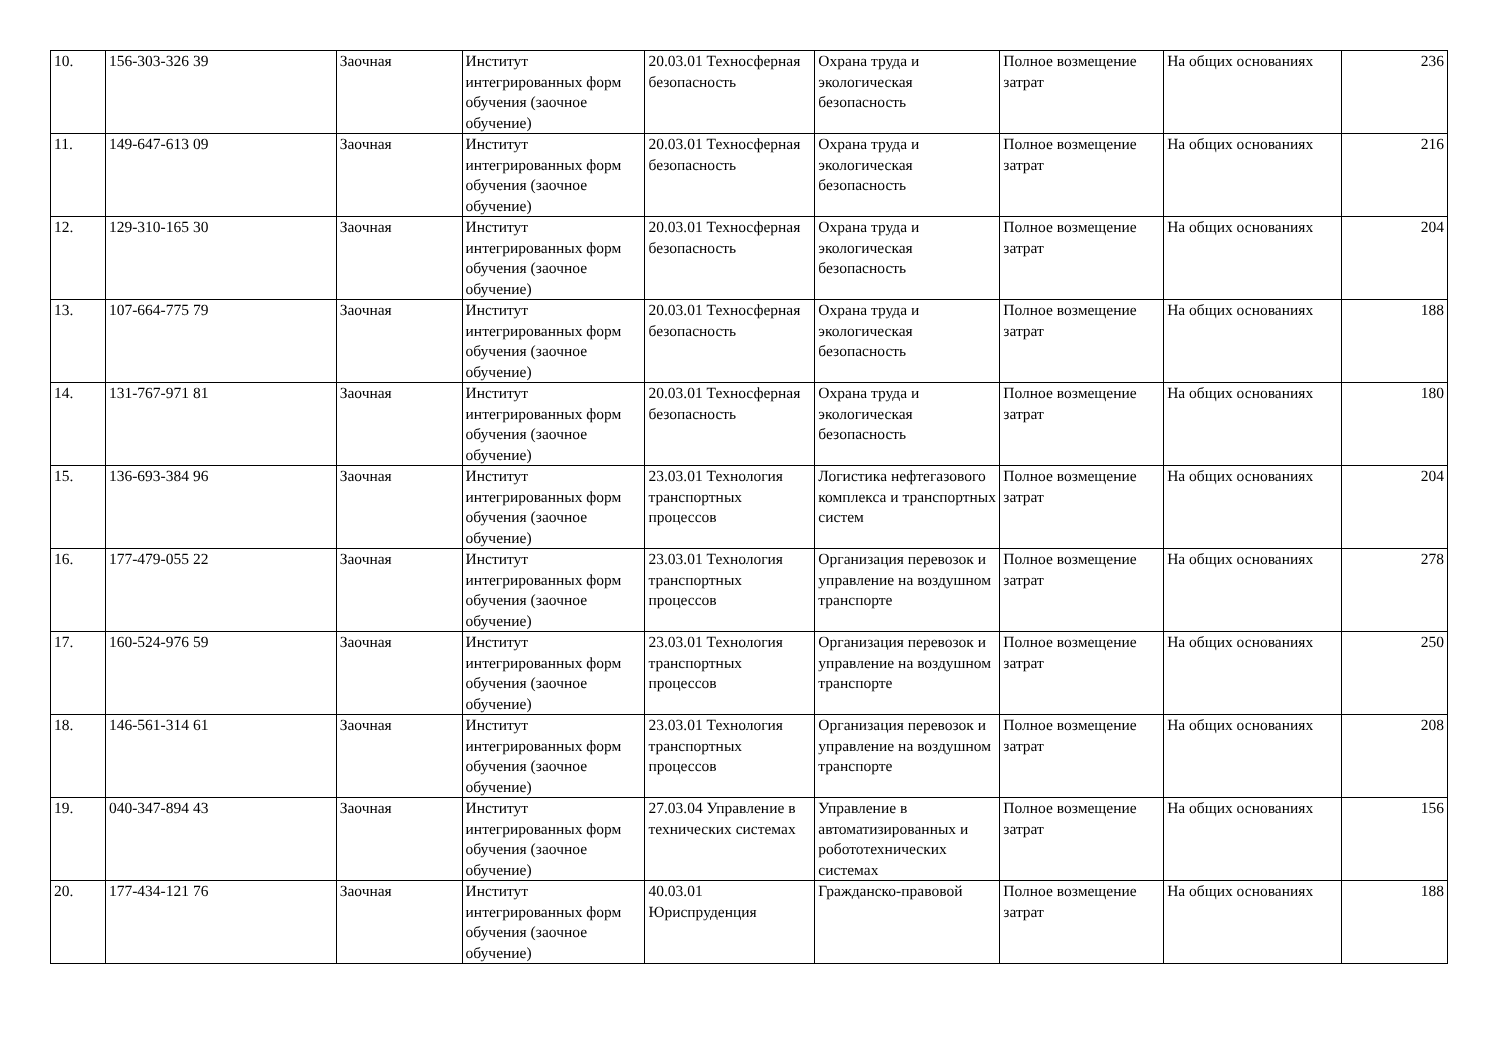| 10. | 156-303-326 39 | Заочная | Институт интегрированных форм обучения (заочное обучение) | 20.03.01 Техносферная безопасность | Охрана труда и экологическая безопасность | Полное возмещение затрат | На общих основаниях | 236 |
| 11. | 149-647-613 09 | Заочная | Институт интегрированных форм обучения (заочное обучение) | 20.03.01 Техносферная безопасность | Охрана труда и экологическая безопасность | Полное возмещение затрат | На общих основаниях | 216 |
| 12. | 129-310-165 30 | Заочная | Институт интегрированных форм обучения (заочное обучение) | 20.03.01 Техносферная безопасность | Охрана труда и экологическая безопасность | Полное возмещение затрат | На общих основаниях | 204 |
| 13. | 107-664-775 79 | Заочная | Институт интегрированных форм обучения (заочное обучение) | 20.03.01 Техносферная безопасность | Охрана труда и экологическая безопасность | Полное возмещение затрат | На общих основаниях | 188 |
| 14. | 131-767-971 81 | Заочная | Институт интегрированных форм обучения (заочное обучение) | 20.03.01 Техносферная безопасность | Охрана труда и экологическая безопасность | Полное возмещение затрат | На общих основаниях | 180 |
| 15. | 136-693-384 96 | Заочная | Институт интегрированных форм обучения (заочное обучение) | 23.03.01 Технология транспортных процессов | Логистика нефтегазового комплекса и транспортных систем | Полное возмещение затрат | На общих основаниях | 204 |
| 16. | 177-479-055 22 | Заочная | Институт интегрированных форм обучения (заочное обучение) | 23.03.01 Технология транспортных процессов | Организация перевозок и управление на воздушном транспорте | Полное возмещение затрат | На общих основаниях | 278 |
| 17. | 160-524-976 59 | Заочная | Институт интегрированных форм обучения (заочное обучение) | 23.03.01 Технология транспортных процессов | Организация перевозок и управление на воздушном транспорте | Полное возмещение затрат | На общих основаниях | 250 |
| 18. | 146-561-314 61 | Заочная | Институт интегрированных форм обучения (заочное обучение) | 23.03.01 Технология транспортных процессов | Организация перевозок и управление на воздушном транспорте | Полное возмещение затрат | На общих основаниях | 208 |
| 19. | 040-347-894 43 | Заочная | Институт интегрированных форм обучения (заочное обучение) | 27.03.04 Управление в технических системах | Управление в автоматизированных и робототехнических системах | Полное возмещение затрат | На общих основаниях | 156 |
| 20. | 177-434-121 76 | Заочная | Институт интегрированных форм обучения (заочное обучение) | 40.03.01 Юриспруденция | Гражданско-правовой | Полное возмещение затрат | На общих основаниях | 188 |